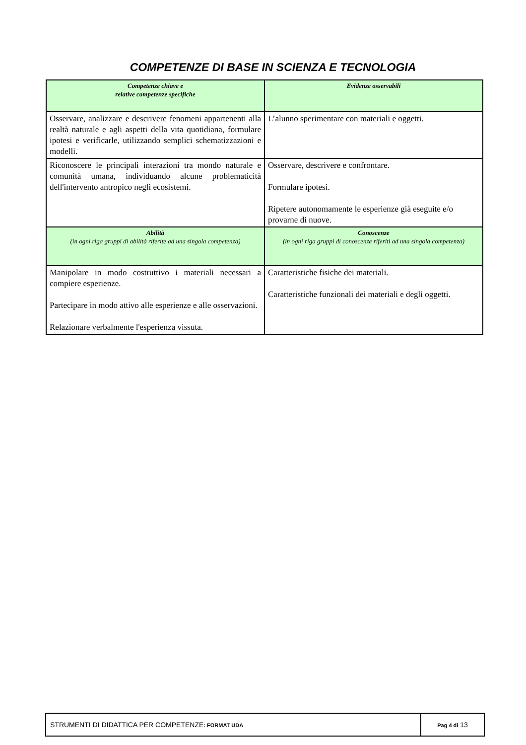COMPETENZE DI BASE IN SCIENZA E TECNOLOGIA
| Competenze chiave e relative competenze specifiche | Evidenze osservabili |
| --- | --- |
| Osservare, analizzare e descrivere fenomeni appartenenti alla realtà naturale e agli aspetti della vita quotidiana, formulare ipotesi e verificarle, utilizzando semplici schematizzazioni e modelli. | L’alunno sperimentare con materiali e oggetti. |
| Riconoscere le principali interazioni tra mondo naturale e comunità umana, individuando alcune problematicità dell'intervento antropico negli ecosistemi. | Osservare, descrivere e confrontare. Formulare ipotesi. Ripetere autonomamente le esperienze già eseguite e/o provarne di nuove. |
| Abilità (in ogni riga gruppi di abilità riferite ad una singola competenza) | Conoscenze (in ogni riga gruppi di conoscenze riferiti ad una singola competenza) |
| Manipolare in modo costruttivo i materiali necessari a compiere esperienze. Partecipare in modo attivo alle esperienze e alle osservazioni. Relazionare verbalmente l'esperienza vissuta. | Caratteristiche fisiche dei materiali. Caratteristiche funzionali dei materiali e degli oggetti. |
| STRUMENTI DI DIDATTICA PER COMPETENZE : FORMAT UDA | Pag 4 di 13 |